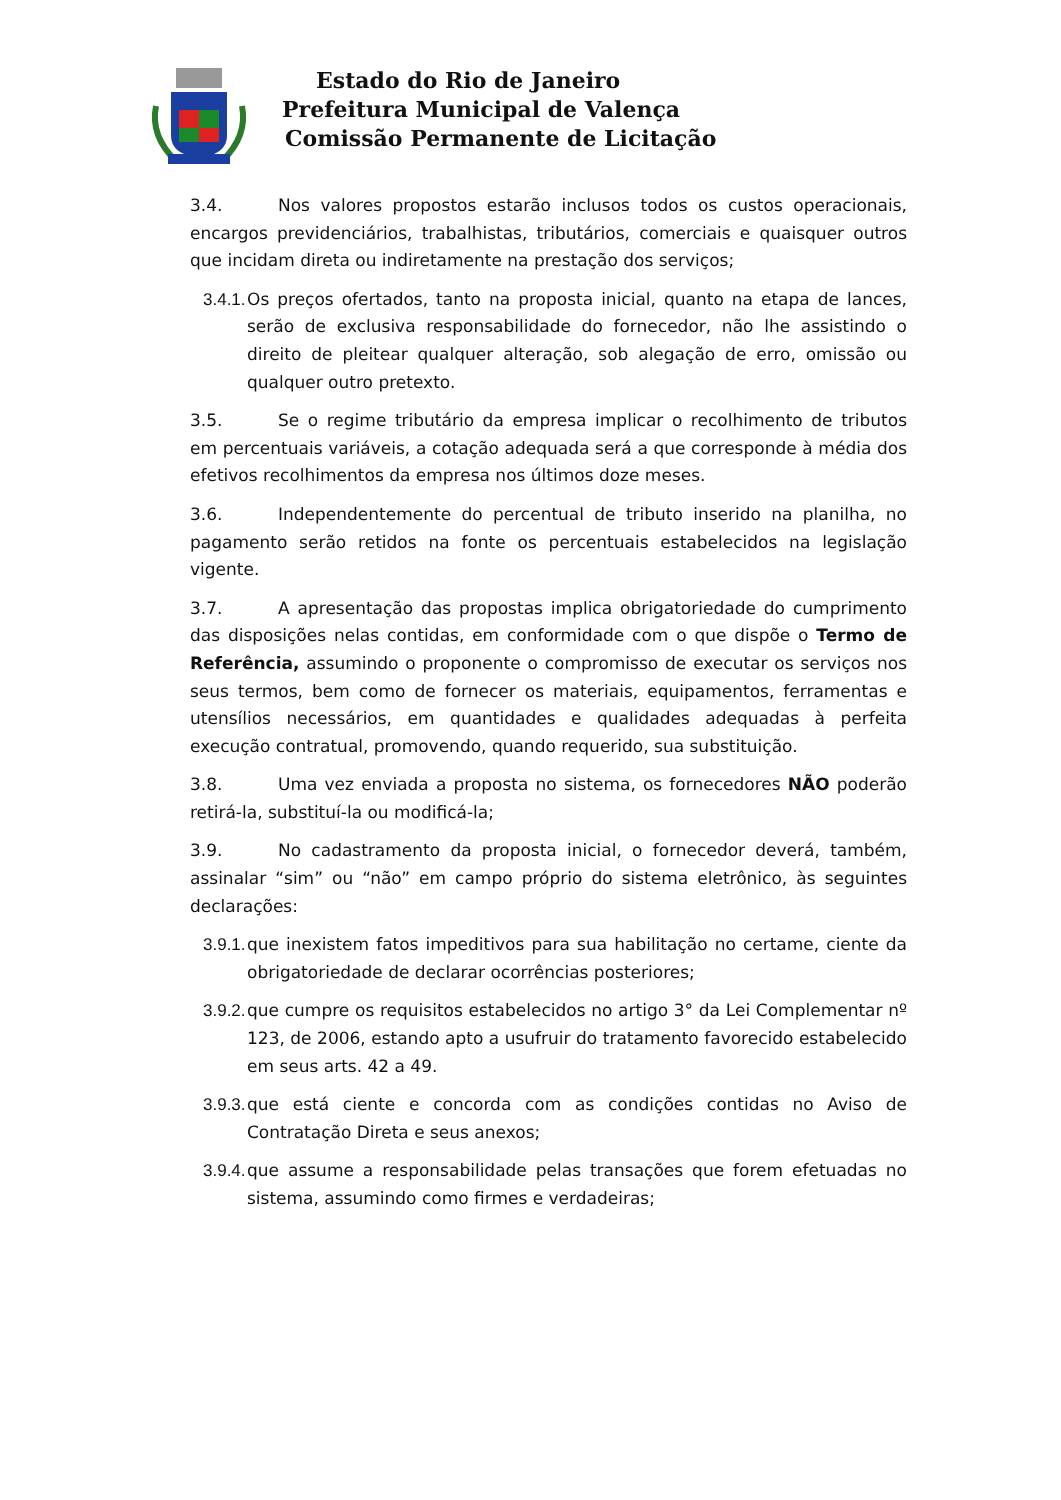Estado do Rio de Janeiro
Prefeitura Municipal de Valença
Comissão Permanente de Licitação
3.4. Nos valores propostos estarão inclusos todos os custos operacionais, encargos previdenciários, trabalhistas, tributários, comerciais e quaisquer outros que incidam direta ou indiretamente na prestação dos serviços;
3.4.1. Os preços ofertados, tanto na proposta inicial, quanto na etapa de lances, serão de exclusiva responsabilidade do fornecedor, não lhe assistindo o direito de pleitear qualquer alteração, sob alegação de erro, omissão ou qualquer outro pretexto.
3.5. Se o regime tributário da empresa implicar o recolhimento de tributos em percentuais variáveis, a cotação adequada será a que corresponde à média dos efetivos recolhimentos da empresa nos últimos doze meses.
3.6. Independentemente do percentual de tributo inserido na planilha, no pagamento serão retidos na fonte os percentuais estabelecidos na legislação vigente.
3.7. A apresentação das propostas implica obrigatoriedade do cumprimento das disposições nelas contidas, em conformidade com o que dispõe o Termo de Referência, assumindo o proponente o compromisso de executar os serviços nos seus termos, bem como de fornecer os materiais, equipamentos, ferramentas e utensílios necessários, em quantidades e qualidades adequadas à perfeita execução contratual, promovendo, quando requerido, sua substituição.
3.8. Uma vez enviada a proposta no sistema, os fornecedores NÃO poderão retirá-la, substituí-la ou modificá-la;
3.9. No cadastramento da proposta inicial, o fornecedor deverá, também, assinalar “sim” ou “não” em campo próprio do sistema eletrônico, às seguintes declarações:
3.9.1. que inexistem fatos impeditivos para sua habilitação no certame, ciente da obrigatoriedade de declarar ocorrências posteriores;
3.9.2. que cumpre os requisitos estabelecidos no artigo 3° da Lei Complementar nº 123, de 2006, estando apto a usufruir do tratamento favorecido estabelecido em seus arts. 42 a 49.
3.9.3. que está ciente e concorda com as condições contidas no Aviso de Contratação Direta e seus anexos;
3.9.4. que assume a responsabilidade pelas transações que forem efetuadas no sistema, assumindo como firmes e verdadeiras;